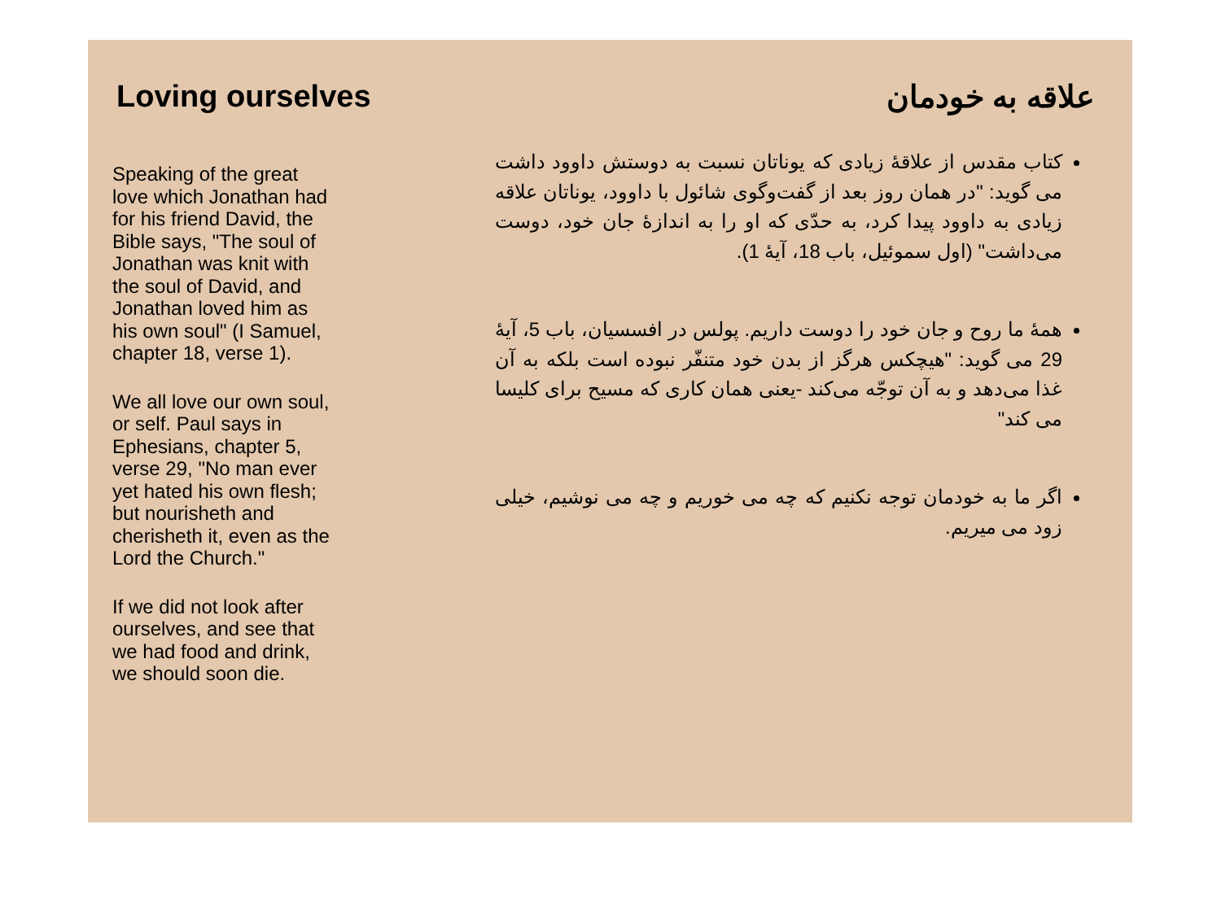Loving ourselves
Speaking of the great love which Jonathan had for his friend David, the Bible says, "The soul of Jonathan was knit with the soul of David, and Jonathan loved him as his own soul" (I Samuel, chapter 18, verse 1).
We all love our own soul, or self. Paul says in Ephesians, chapter 5, verse 29, "No man ever yet hated his own flesh; but nourisheth and cherisheth it, even as the Lord the Church."
If we did not look after ourselves, and see that we had food and drink, we should soon die.
علاقه به خودمان
کتاب مقدس از علاقۀ زیادی که یوناتان نسبت به دوستش داوود داشت می گوید: "در همان روز بعد از گفت‌وگوی شائول با داوود، یوناتان علاقه زیادی به داوود پیدا کرد، به حدّی که او را به اندازۀ جان خود، دوست می‌داشت" (اول سموئیل، باب 18، آیۀ 1).
همۀ ما روح و جان خود را دوست داریم. پولس در افسسیان، باب 5، آیۀ 29 می گوید: "هیچکس هرگز از بدن خود متنفّر نبوده است بلکه به آن غذا می‌دهد و به آن توجّه می‌کند -یعنی همان کاری که مسیح برای کلیسا می کند"
اگر ما به خودمان توجه نکنیم که چه می خوریم و چه می نوشیم، خیلی زود می میریم.